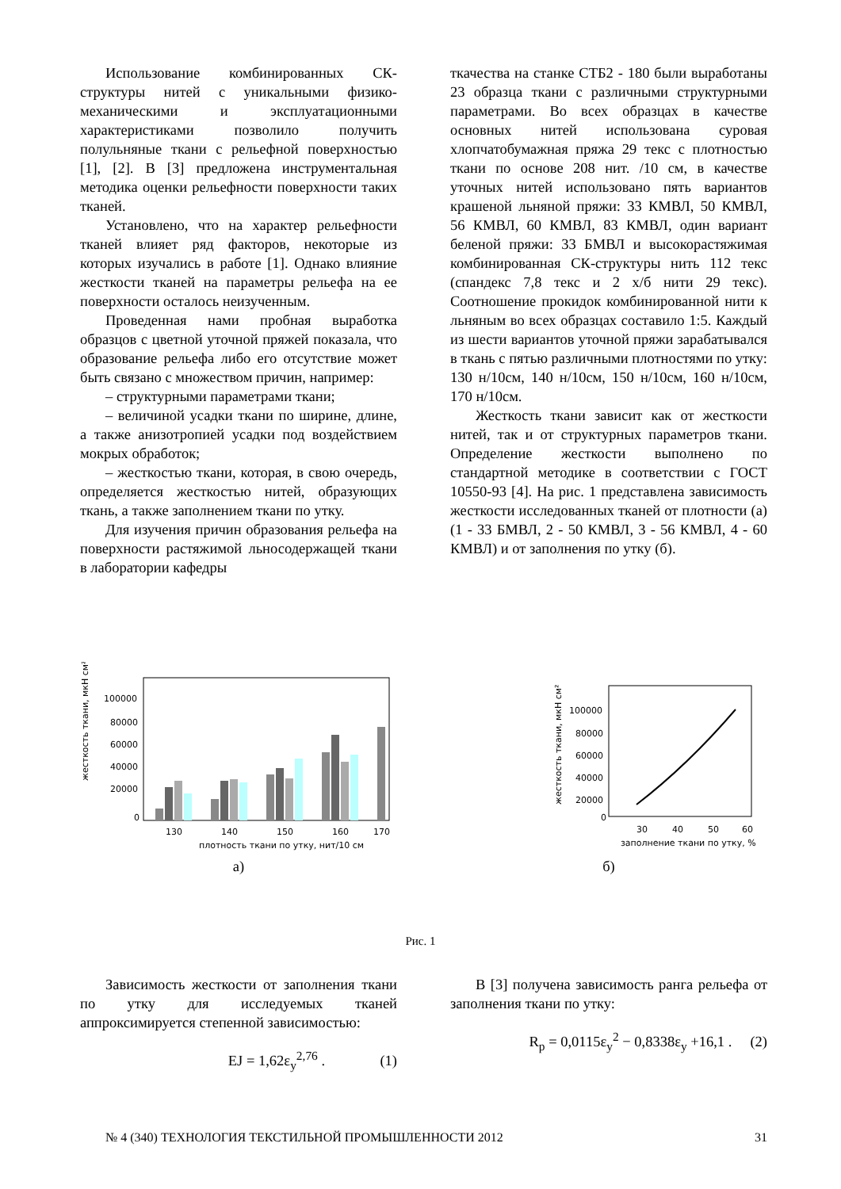Использование комбинированных СК-структуры нитей с уникальными физико-механическими и эксплуатационными характеристиками позволило получить полульняные ткани с рельефной поверхностью [1], [2]. В [3] предложена инструментальная методика оценки рельефности поверхности таких тканей.
Установлено, что на характер рельефности тканей влияет ряд факторов, некоторые из которых изучались в работе [1]. Однако влияние жесткости тканей на параметры рельефа на ее поверхности осталось неизученным.
Проведенная нами пробная выработка образцов с цветной уточной пряжей показала, что образование рельефа либо его отсутствие может быть связано с множеством причин, например:
– структурными параметрами ткани;
– величиной усадки ткани по ширине, длине, а также анизотропией усадки под воздействием мокрых обработок;
– жесткостью ткани, которая, в свою очередь, определяется жесткостью нитей, образующих ткань, а также заполнением ткани по утку.
Для изучения причин образования рельефа на поверхности растяжимой льносодержащей ткани в лаборатории кафедры
ткачества на станке СТБ2 - 180 были выработаны 23 образца ткани с различными структурными параметрами. Во всех образцах в качестве основных нитей использована суровая хлопчатобумажная пряжа 29 текс с плотностью ткани по основе 208 нит. /10 см, в качестве уточных нитей использовано пять вариантов крашеной льняной пряжи: 33 КМВЛ, 50 КМВЛ, 56 КМВЛ, 60 КМВЛ, 83 КМВЛ, один вариант беленой пряжи: 33 БМВЛ и высокорастяжимая комбинированная СК-структуры нить 112 текс (спандекс 7,8 текс и 2 х/б нити 29 текс). Соотношение прокидок комбинированной нити к льняным во всех образцах составило 1:5. Каждый из шести вариантов уточной пряжи зарабатывался в ткань с пятью различными плотностями по утку: 130 н/10см, 140 н/10см, 150 н/10см, 160 н/10см, 170 н/10см.
Жесткость ткани зависит как от жесткости нитей, так и от структурных параметров ткани. Определение жесткости выполнено по стандартной методике в соответствии с ГОСТ 10550-93 [4]. На рис. 1 представлена зависимость жесткости исследованных тканей от плотности (а) (1 - 33 БМВЛ, 2 - 50 КМВЛ, 3 - 56 КМВЛ, 4 - 60 КМВЛ) и от заполнения по утку (б).
жесткость ткани, мкН см²
100000
80000
60000
40000
20000
0
130
140
150
160
170
плотность ткани по утку, нит/10 см
а)
жесткость ткани, мкН см²
100000
80000
60000
40000
20000
0
30
40
50
60
заполнение ткани по утку, %
б)
Рис. 1
Зависимость жесткости от заполнения ткани по утку для исследуемых тканей аппроксимируется степенной зависимостью:
EJ = 1,62ε<sub>у</sub><sup>2,76</sup> . (1)
В [3] получена зависимость ранга рельефа от заполнения ткани по утку:
R<sub>р</sub> = 0,0115ε<sub>у</sub><sup>2</sup> − 0,8338ε<sub>у</sub> +16,1 . (2)
№ 4 (340) ТЕХНОЛОГИЯ ТЕКСТИЛЬНОЙ ПРОМЫШЛЕННОСТИ 2012 31